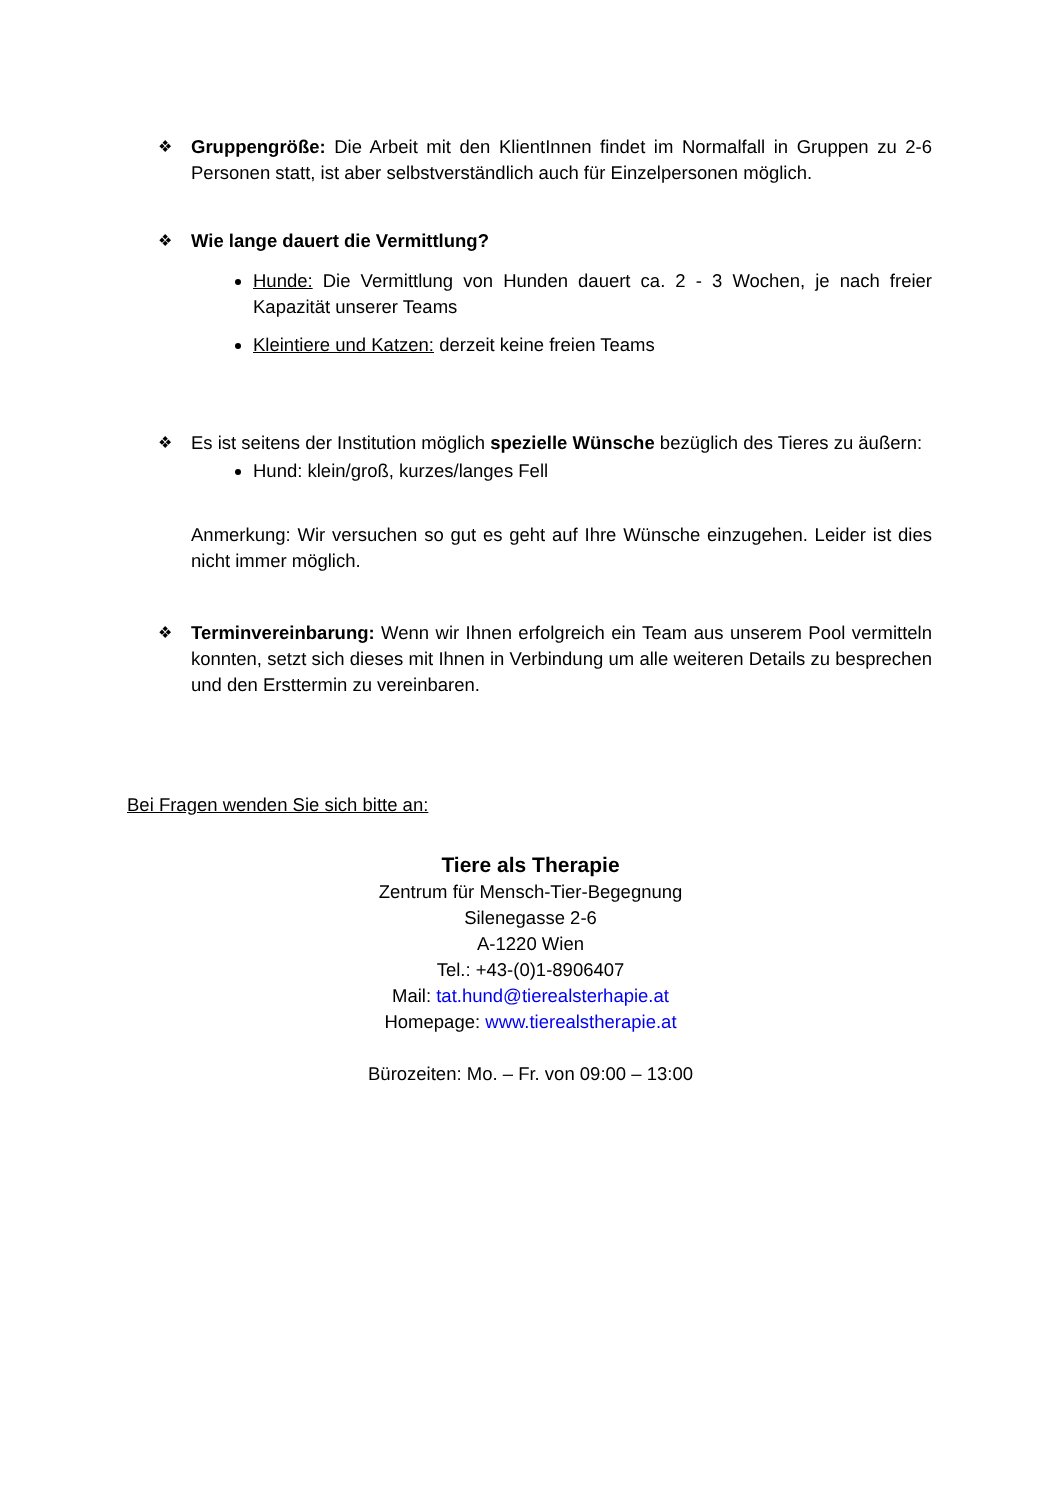❖ Gruppengröße: Die Arbeit mit den KlientInnen findet im Normalfall in Gruppen zu 2-6 Personen statt, ist aber selbstverständlich auch für Einzelpersonen möglich.
❖ Wie lange dauert die Vermittlung?
Hunde: Die Vermittlung von Hunden dauert ca. 2 - 3 Wochen, je nach freier Kapazität unserer Teams
Kleintiere und Katzen: derzeit keine freien Teams
❖ Es ist seitens der Institution möglich spezielle Wünsche bezüglich des Tieres zu äußern:
Hund: klein/groß, kurzes/langes Fell
Anmerkung: Wir versuchen so gut es geht auf Ihre Wünsche einzugehen. Leider ist dies nicht immer möglich.
❖ Terminvereinbarung: Wenn wir Ihnen erfolgreich ein Team aus unserem Pool vermitteln konnten, setzt sich dieses mit Ihnen in Verbindung um alle weiteren Details zu besprechen und den Ersttermin zu vereinbaren.
Bei Fragen wenden Sie sich bitte an:
Tiere als Therapie
Zentrum für Mensch-Tier-Begegnung
Silenegasse 2-6
A-1220 Wien
Tel.: +43-(0)1-8906407
Mail: tat.hund@tierealsterhapie.at
Homepage: www.tierealstherapie.at
Bürozeiten: Mo. – Fr. von 09:00 – 13:00